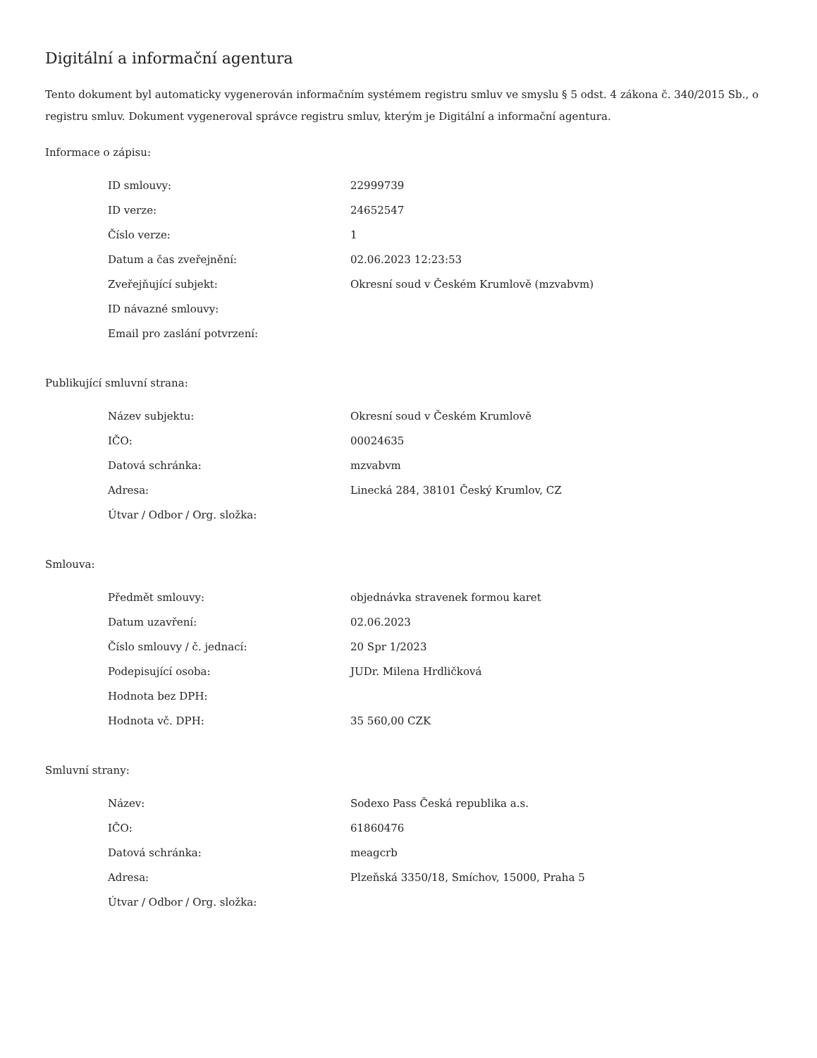Digitální a informační agentura
Tento dokument byl automaticky vygenerován informačním systémem registru smluv ve smyslu § 5 odst. 4 zákona č. 340/2015 Sb., o registru smluv. Dokument vygeneroval správce registru smluv, kterým je Digitální a informační agentura.
Informace o zápisu:
| ID smlouvy: | 22999739 |
| ID verze: | 24652547 |
| Číslo verze: | 1 |
| Datum a čas zveřejnění: | 02.06.2023 12:23:53 |
| Zveřejňující subjekt: | Okresní soud v Českém Krumlově (mzvabvm) |
| ID návazné smlouvy: | |
| Email pro zaslání potvrzení: | |
Publikující smluvní strana:
| Název subjektu: | Okresní soud v Českém Krumlově |
| IČO: | 00024635 |
| Datová schránka: | mzvabvm |
| Adresa: | Linecká 284, 38101 Český Krumlov, CZ |
| Útvar / Odbor / Org. složka: | |
Smlouva:
| Předmět smlouvy: | objednávka stravenek formou karet |
| Datum uzavření: | 02.06.2023 |
| Číslo smlouvy / č. jednací: | 20 Spr 1/2023 |
| Podepisující osoba: | JUDr. Milena Hrdličková |
| Hodnota bez DPH: | |
| Hodnota vč. DPH: | 35 560,00 CZK |
Smluvní strany:
| Název: | Sodexo Pass Česká republika a.s. |
| IČO: | 61860476 |
| Datová schránka: | meagcrb |
| Adresa: | Plzeňská 3350/18, Smíchov, 15000, Praha 5 |
| Útvar / Odbor / Org. složka: | |